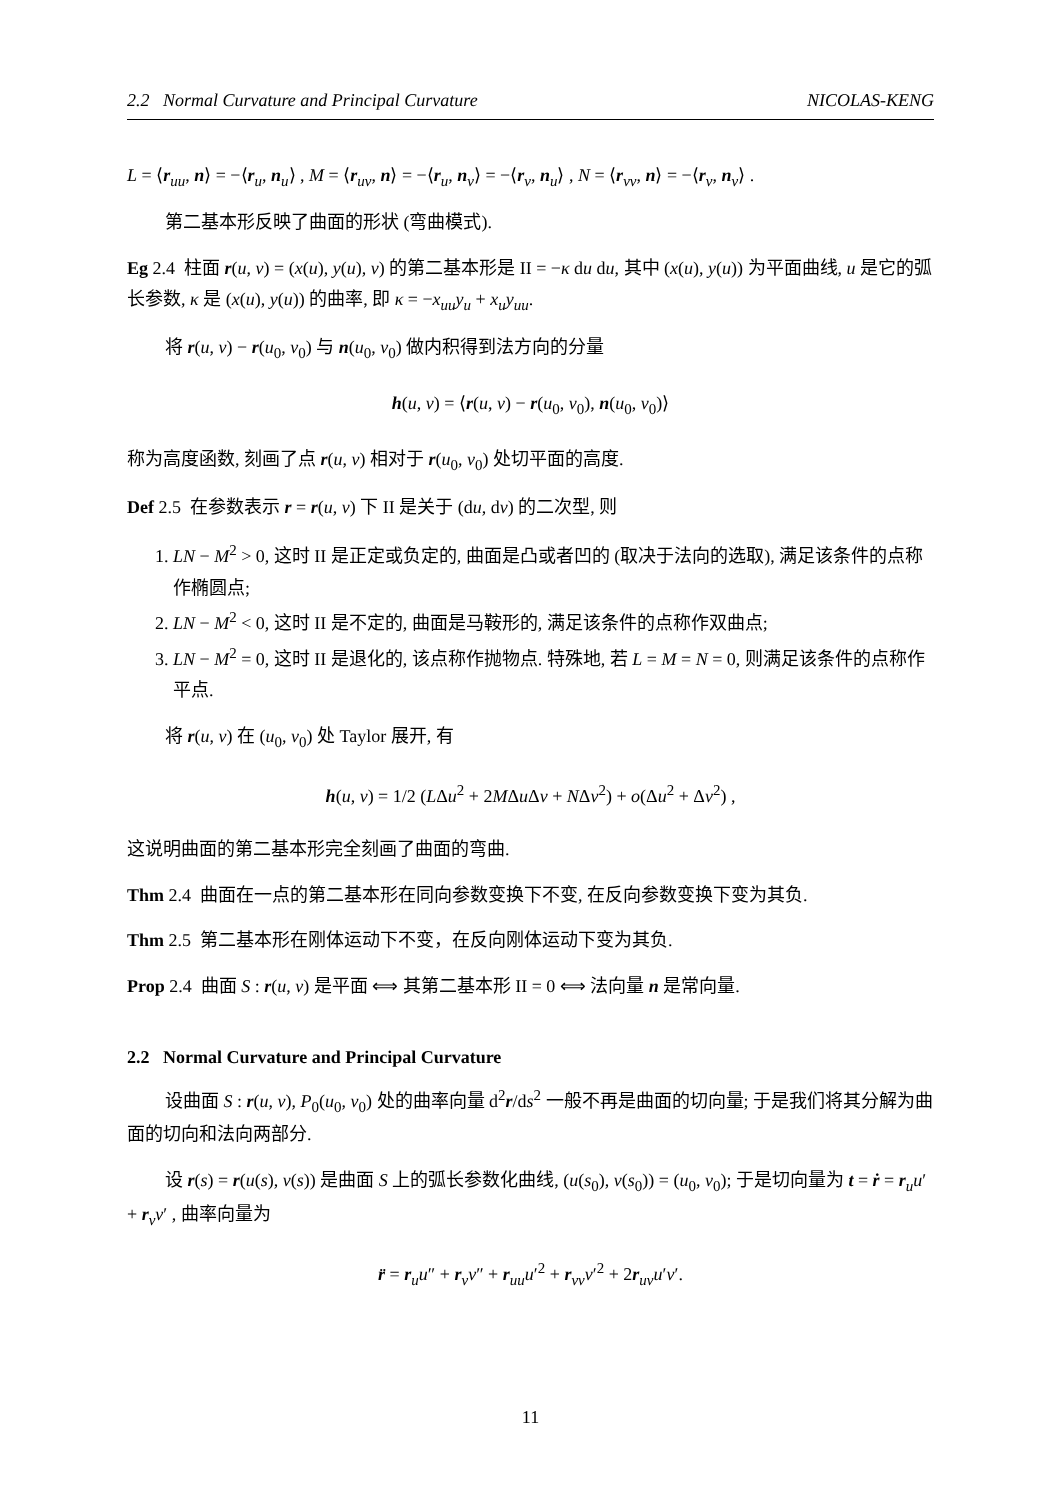2.2 Normal Curvature and Principal Curvature NICOLAS-KENG
L = ⟨r<sub>uu</sub>, n⟩ = −⟨r<sub>u</sub>, n<sub>u</sub>⟩ , M = ⟨r<sub>uv</sub>, n⟩ = −⟨r<sub>u</sub>, n<sub>v</sub>⟩ = −⟨r<sub>v</sub>, n<sub>u</sub>⟩ , N = ⟨r<sub>vv</sub>, n⟩ = −⟨r<sub>v</sub>, n<sub>v</sub>⟩ .
第二基本形反映了曲面的形状 (弯曲模式).
Eg 2.4 柱面 r(u, v) = (x(u), y(u), v) 的第二基本形是 II = −κ du du, 其中 (x(u), y(u)) 为平面曲线, u 是它的弧长参数, κ 是 (x(u), y(u)) 的曲率, 即 κ = −x<sub>uu</sub>y<sub>u</sub> + x<sub>u</sub>y<sub>uu</sub>.
将 r(u, v) − r(u<sub>0</sub>, v<sub>0</sub>) 与 n(u<sub>0</sub>, v<sub>0</sub>) 做内积得到法方向的分量
h(u, v) = ⟨r(u, v) − r(u<sub>0</sub>, v<sub>0</sub>), n(u<sub>0</sub>, v<sub>0</sub>)⟩
称为高度函数, 刻画了点 r(u, v) 相对于 r(u<sub>0</sub>, v<sub>0</sub>) 处切平面的高度.
Def 2.5 在参数表示 r = r(u, v) 下 II 是关于 (du, dv) 的二次型, 则
1. LN − M<sup>2</sup> > 0, 这时 II 是正定或负定的, 曲面是凸或者凹的 (取决于法向的选取), 满足该条件的点称作椭圆点;
2. LN − M<sup>2</sup> < 0, 这时 II 是不定的, 曲面是马鞍形的, 满足该条件的点称作双曲点;
3. LN − M<sup>2</sup> = 0, 这时 II 是退化的, 该点称作抛物点. 特殊地, 若 L = M = N = 0, 则满足该条件的点称作平点.
将 r(u, v) 在 (u<sub>0</sub>, v<sub>0</sub>) 处 Taylor 展开, 有
h(u, v) = 1/2 (LΔu<sup>2</sup> + 2MΔu Δv + NΔv<sup>2</sup>) + o(Δu<sup>2</sup> + Δv<sup>2</sup>) ,
这说明曲面的第二基本形完全刻画了曲面的弯曲.
Thm 2.4 曲面在一点的第二基本形在同向参数变换下不变, 在反向参数变换下变为其负.
Thm 2.5 第二基本形在刚体运动下不变，在反向刚体运动下变为其负.
Prop 2.4 曲面 S : r(u, v) 是平面 ⟺ 其第二基本形 II = 0 ⟺ 法向量 n 是常向量.
2.2 Normal Curvature and Principal Curvature
设曲面 S : r(u, v), P<sub>0</sub>(u<sub>0</sub>, v<sub>0</sub>) 处的曲率向量 d<sup>2</sup>r/ds<sup>2</sup> 一般不再是曲面的切向量; 于是我们将其分解为曲面的切向和法向两部分.
设 r(s) = r(u(s), v(s)) 是曲面 S 上的弧长参数化曲线, (u(s<sub>0</sub>), v(s<sub>0</sub>)) = (u<sub>0</sub>, v<sub>0</sub>); 于是切向量为 t = ṙ = r<sub>u</sub>u′ + r<sub>v</sub>v′ , 曲率向量为
r̈ = r<sub>u</sub>u″ + r<sub>v</sub>v″ + r<sub>uu</sub>u′<sup>2</sup> + r<sub>vv</sub>v′<sup>2</sup> + 2r<sub>uv</sub>u′v′.
11